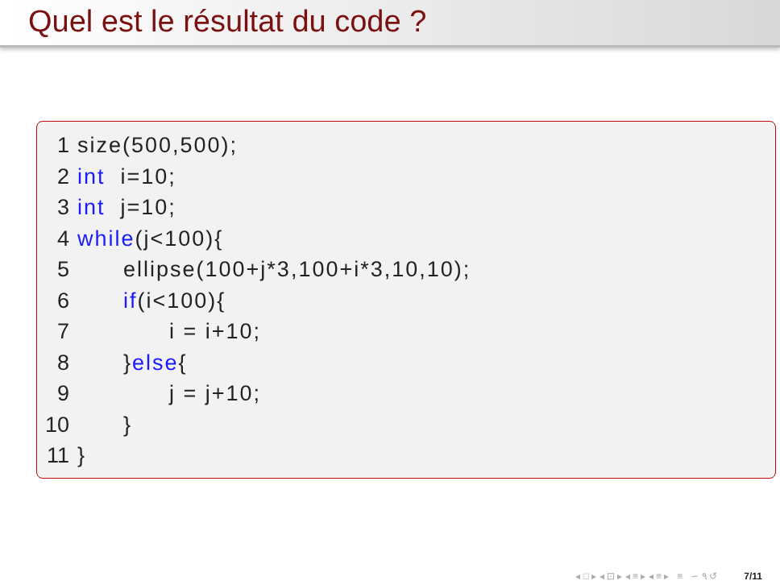Quel est le résultat du code ?
1 size(500,500);
2 int i=10;
3 int j=10;
4 while(j<100){
5 ellipse(100+j*3,100+i*3,10,10);
6 if(i<100){
7 i = i+10;
8 }else{
9 j = j+10;
10 }
11 }
◂ □ ▸ ◂ ⊡ ▸ ◂ ≡ ▸ ◂ ≡ ▸ ≡ ∽ ۹ ↺ 7/11